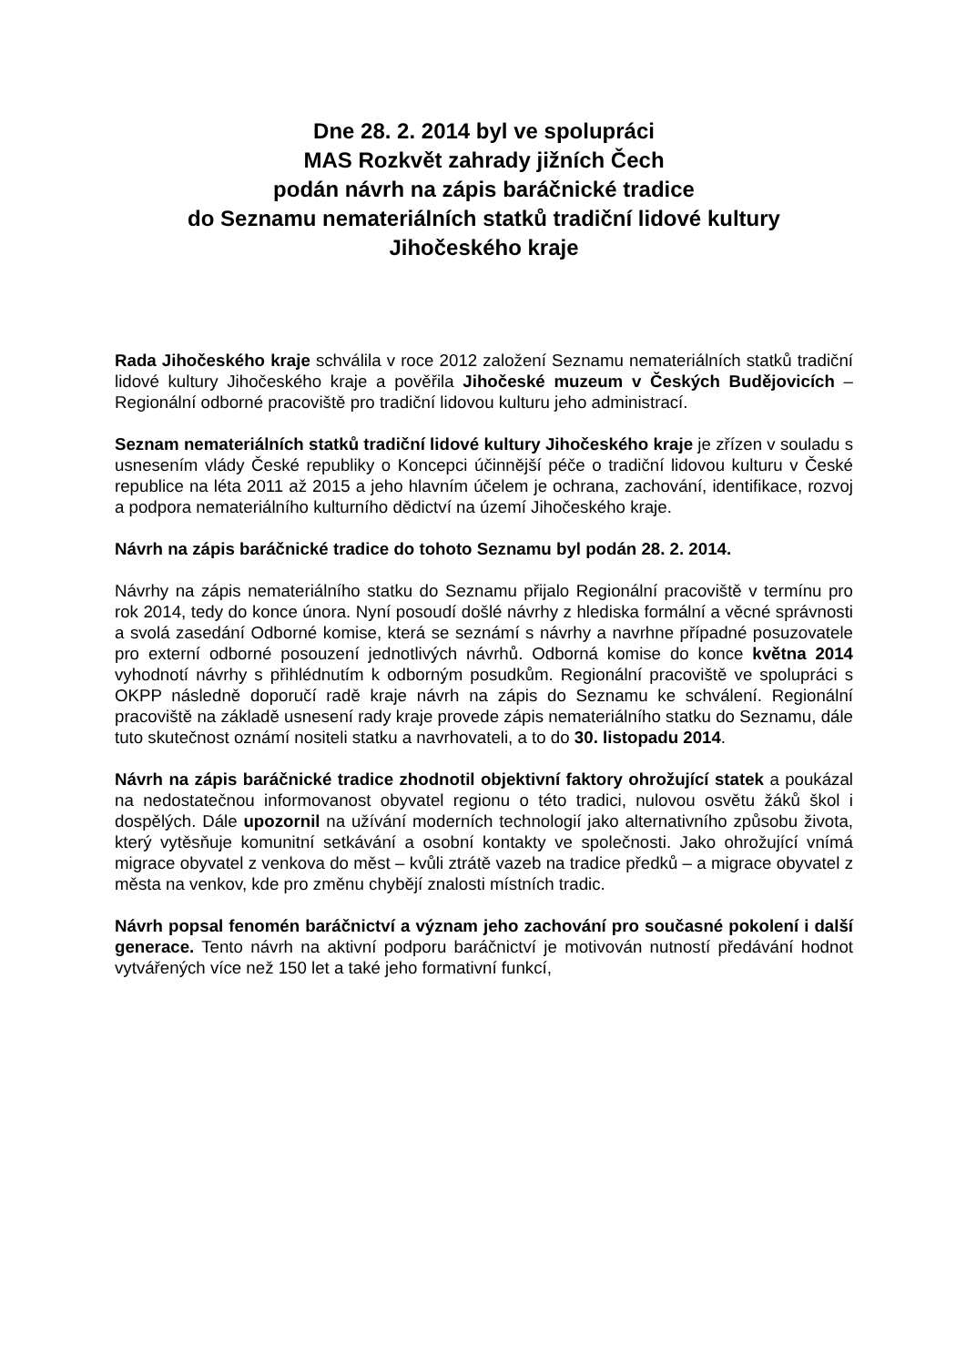Dne 28. 2. 2014 byl ve spolupráci
MAS Rozkvět zahrady jižních Čech
podán návrh na zápis baráčnické tradice
do Seznamu nemateriálních statků tradiční lidové kultury
Jihočeského kraje
Rada Jihočeského kraje schválila v roce 2012 založení Seznamu nemateriálních statků tradiční lidové kultury Jihočeského kraje a pověřila Jihočeské muzeum v Českých Budějovicích – Regionální odborné pracoviště pro tradiční lidovou kulturu jeho administrací.
Seznam nemateriálních statků tradiční lidové kultury Jihočeského kraje je zřízen v souladu s usnesením vlády České republiky o Koncepci účinnější péče o tradiční lidovou kulturu v České republice na léta 2011 až 2015 a jeho hlavním účelem je ochrana, zachování, identifikace, rozvoj a podpora nemateriálního kulturního dědictví na území Jihočeského kraje.
Návrh na zápis baráčnické tradice do tohoto Seznamu byl podán 28. 2. 2014.
Návrhy na zápis nemateriálního statku do Seznamu přijalo Regionální pracoviště v termínu pro rok 2014, tedy do konce února. Nyní posoudí došlé návrhy z hlediska formální a věcné správnosti a svolá zasedání Odborné komise, která se seznámí s návrhy a navrhne případné posuzovatele pro externí odborné posouzení jednotlivých návrhů. Odborná komise do konce května 2014 vyhodnotí návrhy s přihlédnutím k odborným posudkům. Regionální pracoviště ve spolupráci s OKPP následně doporučí radě kraje návrh na zápis do Seznamu ke schválení. Regionální pracoviště na základě usnesení rady kraje provede zápis nemateriálního statku do Seznamu, dále tuto skutečnost oznámí nositeli statku a navrhovateli, a to do 30. listopadu 2014.
Návrh na zápis baráčnické tradice zhodnotil objektivní faktory ohrožující statek a poukázal na nedostatečnou informovanost obyvatel regionu o této tradici, nulovou osvětu žáků škol i dospělých. Dále upozornil na užívání moderních technologií jako alternativního způsobu života, který vytěsňuje komunitní setkávání a osobní kontakty ve společnosti. Jako ohrožující vnímá migrace obyvatel z venkova do měst – kvůli ztrátě vazeb na tradice předků – a migrace obyvatel z města na venkov, kde pro změnu chybějí znalosti místních tradic.
Návrh popsal fenomén baráčnictví a význam jeho zachování pro současné pokolení i další generace. Tento návrh na aktivní podporu baráčnictví je motivován nutností předávání hodnot vytvářených více než 150 let a také jeho formativní funkcí,